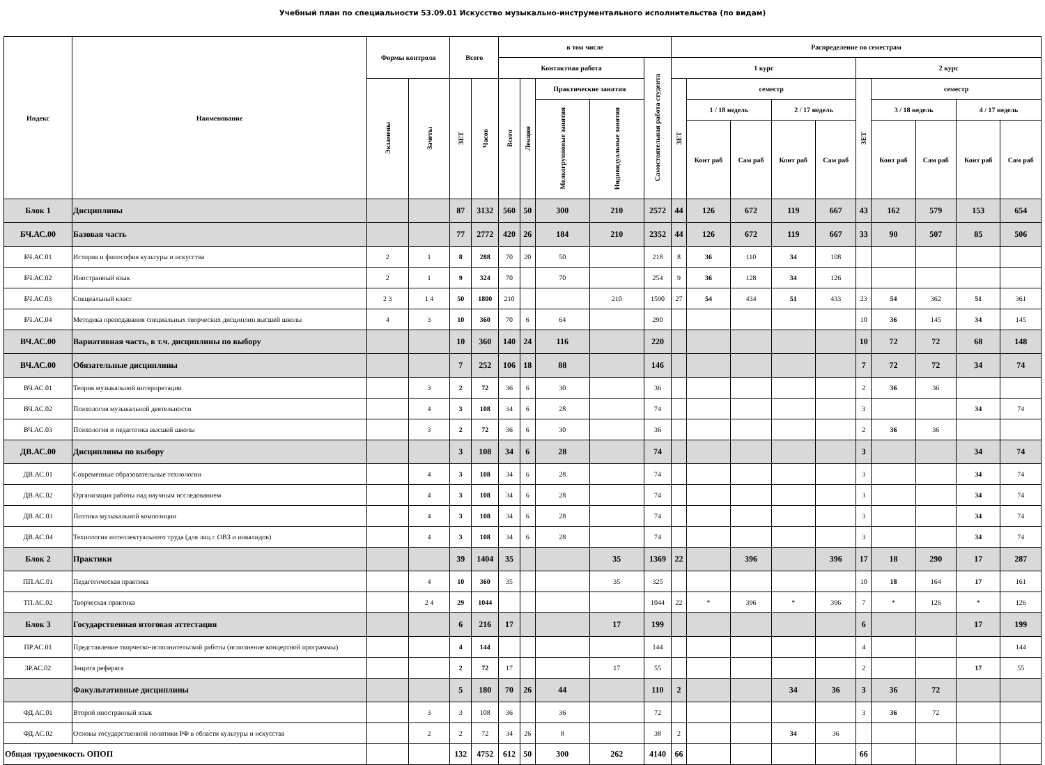Учебный план по специальности 53.09.01 Искусство музыкально-инструментального исполнительства (по видам)
| Индекс | Наименование | Формы контроля | | Всего | | в том числе | | | | | Распределение по семестрам | | | | | | | | | |
| --- | --- | --- | --- | --- | --- | --- | --- | --- | --- | --- | --- | --- | --- | --- | --- | --- | --- | --- | --- | --- |
| | | | | | | Контактная работа | | | | Самостоятельная работа студента | 1 курс | | | | | 2 курс | | | | |
| | | Экзамены | Зачеты | ЗЕТ | Часов | Всего | Лекции | Практические занятия | | | ЗЕТ | семестр | | | | ЗЕТ | семестр | | | |
| | | | | | | | | Мелкогрупповые занятия | Индивидуальные занятия | | | 1 / 18 недель | | 2 / 17 недель | | | 3 / 18 недель | | 4 / 17 недель | |
| | | | | | | | | | | | | Конт раб | Сам раб | Конт раб | Сам раб | | Конт раб | Сам раб | Конт раб | Сам раб |
| Блок 1 | Дисциплины | | | 87 | 3132 | 560 | 50 | 300 | 210 | 2572 | 44 | 126 | 672 | 119 | 667 | 43 | 162 | 579 | 153 | 654 |
| БЧ.АС.00 | Базовая часть | | | 77 | 2772 | 420 | 26 | 184 | 210 | 2352 | 44 | 126 | 672 | 119 | 667 | 33 | 90 | 507 | 85 | 506 |
| БЧ.АС.01 | История и философия культуры и искусства | 2 | 1 | 8 | 288 | 70 | 20 | 50 | | 218 | 8 | 36 | 110 | 34 | 108 | | | | | |
| БЧ.АС.02 | Иностранный язык | 2 | 1 | 9 | 324 | 70 | | 70 | | 254 | 9 | 36 | 128 | 34 | 126 | | | | | |
| БЧ.АС.03 | Специальный класс | 2 3 | 1 4 | 50 | 1800 | 210 | | | 210 | 1590 | 27 | 54 | 434 | 51 | 433 | 23 | 54 | 362 | 51 | 361 |
| БЧ.АС.04 | Методика преподавания специальных творческих дисциплин высшей школы | 4 | 3 | 10 | 360 | 70 | 6 | 64 | | 290 | | | | | | 10 | 36 | 145 | 34 | 145 |
| ВЧ.АС.00 | Вариативная часть, в т.ч. дисциплины по выбору | | | 10 | 360 | 140 | 24 | 116 | | 220 | | | | | | 10 | 72 | 72 | 68 | 148 |
| ВЧ.АС.00 | Обязательные дисциплины | | | 7 | 252 | 106 | 18 | 88 | | 146 | | | | | | 7 | 72 | 72 | 34 | 74 |
| ВЧ.АС.01 | Теория музыкальной интерпретации | | 3 | 2 | 72 | 36 | 6 | 30 | | 36 | | | | | | 2 | 36 | 36 | | |
| ВЧ.АС.02 | Психология музыкальной деятельности | | 4 | 3 | 108 | 34 | 6 | 28 | | 74 | | | | | | 3 | | | 34 | 74 |
| ВЧ.АС.03 | Психология и педагогика высшей школы | | 3 | 2 | 72 | 36 | 6 | 30 | | 36 | | | | | | 2 | 36 | 36 | | |
| ДВ.АС.00 | Дисциплины по выбору | | | 3 | 108 | 34 | 6 | 28 | | 74 | | | | | | 3 | | | 34 | 74 |
| ДВ.АС.01 | Современные образовательные технологии | | 4 | 3 | 108 | 34 | 6 | 28 | | 74 | | | | | | 3 | | | 34 | 74 |
| ДВ.АС.02 | Организация работы над научным исследованием | | 4 | 3 | 108 | 34 | 6 | 28 | | 74 | | | | | | 3 | | | 34 | 74 |
| ДВ.АС.03 | Поэтика музыкальной композиции | | 4 | 3 | 108 | 34 | 6 | 28 | | 74 | | | | | | 3 | | | 34 | 74 |
| ДВ.АС.04 | Технология интеллектуального труда (для лиц с ОВЗ и инвалидов) | | 4 | 3 | 108 | 34 | 6 | 28 | | 74 | | | | | | 3 | | | 34 | 74 |
| Блок 2 | Практики | | | 39 | 1404 | 35 | | | 35 | 1369 | 22 | | 396 | | 396 | 17 | 18 | 290 | 17 | 287 |
| ПП.АС.01 | Педагогическая практика | | 4 | 10 | 360 | 35 | | | 35 | 325 | | | | | | 10 | 18 | 164 | 17 | 161 |
| ТП.АС.02 | Творческая практика | | 2 4 | 29 | 1044 | | | | | 1044 | 22 | * | 396 | * | 396 | 7 | * | 126 | * | 126 |
| Блок 3 | Государственная итоговая аттестация | | | 6 | 216 | 17 | | | 17 | 199 | | | | | | 6 | | | 17 | 199 |
| ПР.АС.01 | Представление творческо-исполнительской работы (исполнение концертной программы) | | | 4 | 144 | | | | | 144 | | | | | | 4 | | | | 144 |
| ЗР.АС.02 | Защита реферата | | | 2 | 72 | 17 | | | 17 | 55 | | | | | | 2 | | | 17 | 55 |
| | Факультативные дисциплины | | | 5 | 180 | 70 | 26 | 44 | | 110 | 2 | | | 34 | 36 | 3 | 36 | 72 | | |
| ФД.АС.01 | Второй иностранный язык | | 3 | 3 | 108 | 36 | | 36 | | 72 | | | | | | 3 | 36 | 72 | | |
| ФД.АС.02 | Основы государственной политики РФ в области культуры и искусства | | 2 | 2 | 72 | 34 | 26 | 8 | | 38 | 2 | | | 34 | 36 | | | | | |
| Общая трудоемкость ОПОП | | | | 132 | 4752 | 612 | 50 | 300 | 262 | 4140 | 66 | | | | | 66 | | | | |